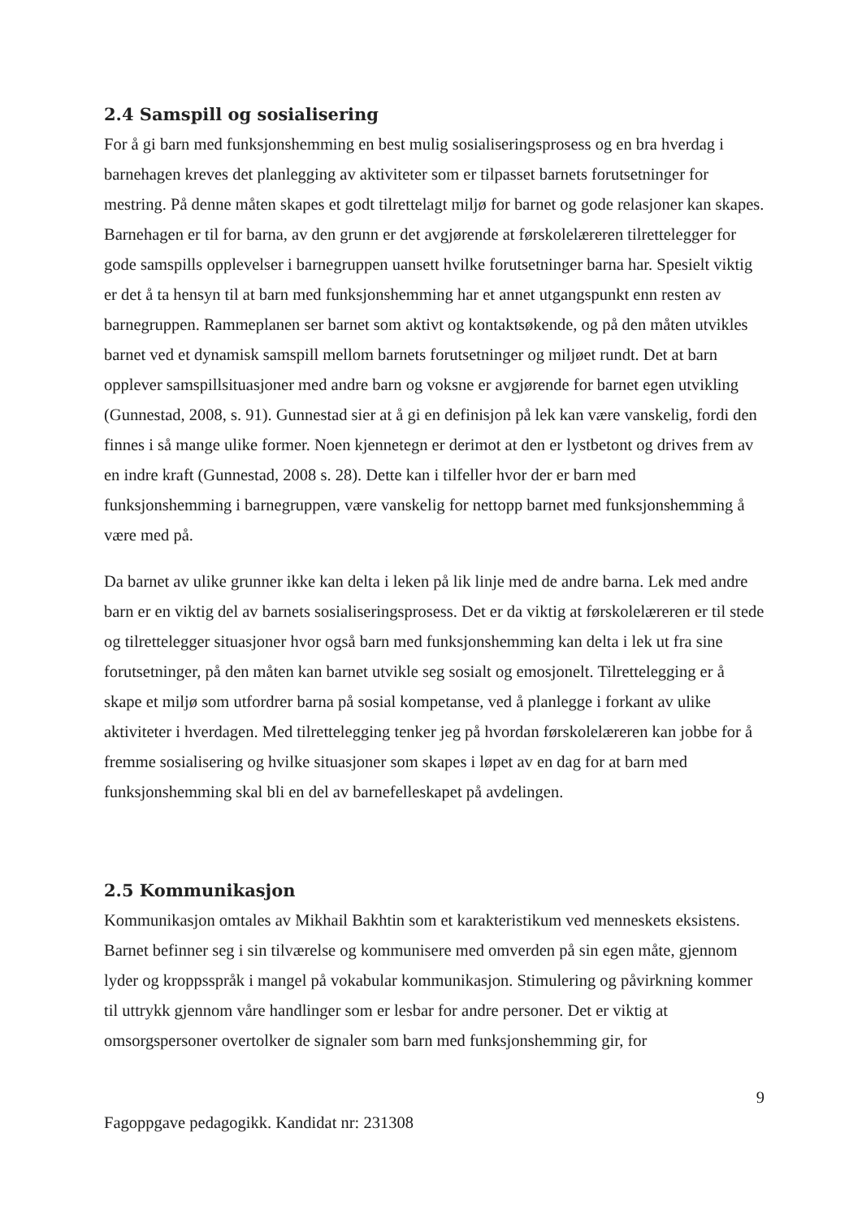2.4 Samspill og sosialisering
For å gi barn med funksjonshemming en best mulig sosialiseringsprosess og en bra hverdag i barnehagen kreves det planlegging av aktiviteter som er tilpasset barnets forutsetninger for mestring. På denne måten skapes et godt tilrettelagt miljø for barnet og gode relasjoner kan skapes. Barnehagen er til for barna, av den grunn er det avgjørende at førskolelæreren tilrettelegger for gode samspills opplevelser i barnegruppen uansett hvilke forutsetninger barna har. Spesielt viktig er det å ta hensyn til at barn med funksjonshemming har et annet utgangspunkt enn resten av barnegruppen. Rammeplanen ser barnet som aktivt og kontaktsøkende, og på den måten utvikles barnet ved et dynamisk samspill mellom barnets forutsetninger og miljøet rundt. Det at barn opplever samspillsituasjoner med andre barn og voksne er avgjørende for barnet egen utvikling (Gunnestad, 2008, s. 91). Gunnestad sier at å gi en definisjon på lek kan være vanskelig, fordi den finnes i så mange ulike former. Noen kjennetegn er derimot at den er lystbetont og drives frem av en indre kraft (Gunnestad, 2008 s. 28). Dette kan i tilfeller hvor der er barn med funksjonshemming i barnegruppen, være vanskelig for nettopp barnet med funksjonshemming å være med på.
Da barnet av ulike grunner ikke kan delta i leken på lik linje med de andre barna. Lek med andre barn er en viktig del av barnets sosialiseringsprosess. Det er da viktig at førskolelæreren er til stede og tilrettelegger situasjoner hvor også barn med funksjonshemming kan delta i lek ut fra sine forutsetninger, på den måten kan barnet utvikle seg sosialt og emosjonelt. Tilrettelegging er å skape et miljø som utfordrer barna på sosial kompetanse, ved å planlegge i forkant av ulike aktiviteter i hverdagen. Med tilrettelegging tenker jeg på hvordan førskolelæreren kan jobbe for å fremme sosialisering og hvilke situasjoner som skapes i løpet av en dag for at barn med funksjonshemming skal bli en del av barnefelleskapet på avdelingen.
2.5 Kommunikasjon
Kommunikasjon omtales av Mikhail Bakhtin som et karakteristikum ved menneskets eksistens. Barnet befinner seg i sin tilværelse og kommunisere med omverden på sin egen måte, gjennom lyder og kroppsspråk i mangel på vokabular kommunikasjon. Stimulering og påvirkning kommer til uttrykk gjennom våre handlinger som er lesbar for andre personer. Det er viktig at omsorgspersoner overtolker de signaler som barn med funksjonshemming gir, for
9
Fagoppgave pedagogikk. Kandidat nr: 231308